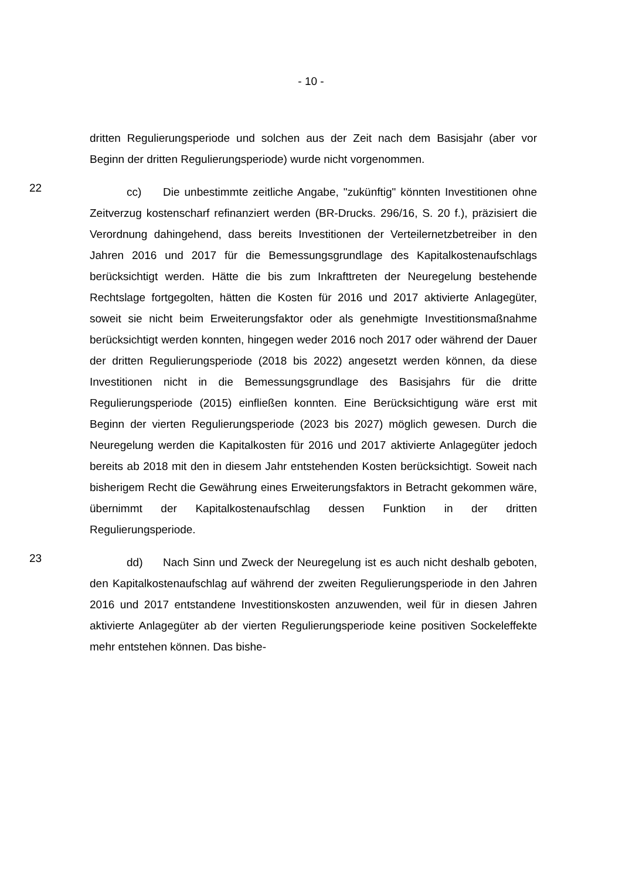- 10 -
dritten Regulierungsperiode und solchen aus der Zeit nach dem Basisjahr (aber vor Beginn der dritten Regulierungsperiode) wurde nicht vorgenommen.
22
cc) Die unbestimmte zeitliche Angabe, "zukünftig" könnten Investitionen ohne Zeitverzug kostenscharf refinanziert werden (BR-Drucks. 296/16, S. 20 f.), präzisiert die Verordnung dahingehend, dass bereits Investitionen der Verteilernetzbetreiber in den Jahren 2016 und 2017 für die Bemessungsgrundlage des Kapitalkostenaufschlags berücksichtigt werden. Hätte die bis zum Inkrafttreten der Neuregelung bestehende Rechtslage fortgegolten, hätten die Kosten für 2016 und 2017 aktivierte Anlagegüter, soweit sie nicht beim Erweiterungsfaktor oder als genehmigte Investitionsmaßnahme berücksichtigt werden konnten, hingegen weder 2016 noch 2017 oder während der Dauer der dritten Regulierungsperiode (2018 bis 2022) angesetzt werden können, da diese Investitionen nicht in die Bemessungsgrundlage des Basisjahrs für die dritte Regulierungsperiode (2015) einfließen konnten. Eine Berücksichtigung wäre erst mit Beginn der vierten Regulierungsperiode (2023 bis 2027) möglich gewesen. Durch die Neuregelung werden die Kapitalkosten für 2016 und 2017 aktivierte Anlagegüter jedoch bereits ab 2018 mit den in diesem Jahr entstehenden Kosten berücksichtigt. Soweit nach bisherigem Recht die Gewährung eines Erweiterungsfaktors in Betracht gekommen wäre, übernimmt der Kapitalkostenaufschlag dessen Funktion in der dritten Regulierungsperiode.
23
dd) Nach Sinn und Zweck der Neuregelung ist es auch nicht deshalb geboten, den Kapitalkostenaufschlag auf während der zweiten Regulierungsperiode in den Jahren 2016 und 2017 entstandene Investitionskosten anzuwenden, weil für in diesen Jahren aktivierte Anlagegüter ab der vierten Regulierungsperiode keine positiven Sockeleffekte mehr entstehen können. Das bishe-